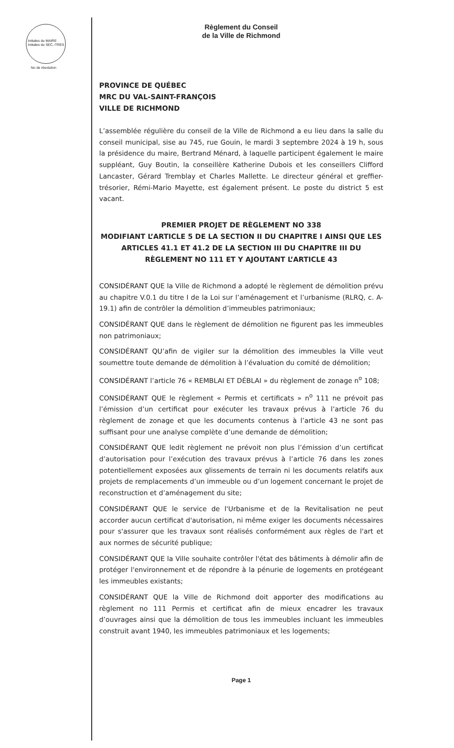Initiales du MAIRE
Initiales du SEC.-TRES
No de résolution
Règlement du Conseil
de la Ville de Richmond
PROVINCE DE QUÉBEC
MRC DU VAL-SAINT-FRANÇOIS
VILLE DE RICHMOND
L’assemblée régulière du conseil de la Ville de Richmond a eu lieu dans la salle du conseil municipal, sise au 745, rue Gouin, le mardi 3 septembre 2024 à 19 h, sous la présidence du maire, Bertrand Ménard, à laquelle participent également le maire suppléant, Guy Boutin, la conseillère Katherine Dubois et les conseillers Clifford Lancaster, Gérard Tremblay et Charles Mallette. Le directeur général et greffier-trésorier, Rémi-Mario Mayette, est également présent. Le poste du district 5 est vacant.
PREMIER PROJET DE RÈGLEMENT NO 338
MODIFIANT L’ARTICLE 5 DE LA SECTION II DU CHAPITRE I AINSI QUE LES ARTICLES 41.1 ET 41.2 DE LA SECTION III DU CHAPITRE III DU RÈGLEMENT NO 111 ET Y AJOUTANT L’ARTICLE 43
CONSIDÉRANT QUE la Ville de Richmond a adopté le règlement de démolition prévu au chapitre V.0.1 du titre I de la Loi sur l’aménagement et l’urbanisme (RLRQ, c. A-19.1) afin de contrôler la démolition d’immeubles patrimoniaux;
CONSIDÉRANT QUE dans le règlement de démolition ne figurent pas les immeubles non patrimoniaux;
CONSIDÉRANT QU’afin de vigiler sur la démolition des immeubles la Ville veut soumettre toute demande de démolition à l’évaluation du comité de démolition;
CONSIDÉRANT l’article 76 « REMBLAI ET DÉBLAI » du règlement de zonage n<sup>o</sup> 108;
CONSIDÉRANT QUE le règlement « Permis et certificats » n<sup>o</sup> 111 ne prévoit pas l’émission d’un certificat pour exécuter les travaux prévus à l’article 76 du règlement de zonage et que les documents contenus à l’article 43 ne sont pas suffisant pour une analyse complète d’une demande de démolition;
CONSIDÉRANT QUE ledit règlement ne prévoit non plus l’émission d’un certificat d’autorisation pour l’exécution des travaux prévus à l’article 76 dans les zones potentiellement exposées aux glissements de terrain ni les documents relatifs aux projets de remplacements d’un immeuble ou d’un logement concernant le projet de reconstruction et d’aménagement du site;
CONSIDÉRANT QUE le service de l'Urbanisme et de la Revitalisation ne peut accorder aucun certificat d'autorisation, ni même exiger les documents nécessaires pour s'assurer que les travaux sont réalisés conformément aux règles de l'art et aux normes de sécurité publique;
CONSIDÉRANT QUE la Ville souhaite contrôler l'état des bâtiments à démolir afin de protéger l'environnement et de répondre à la pénurie de logements en protégeant les immeubles existants;
CONSIDÉRANT QUE la Ville de Richmond doit apporter des modifications au règlement no 111 Permis et certificat afin de mieux encadrer les travaux d’ouvrages ainsi que la démolition de tous les immeubles incluant les immeubles construit avant 1940, les immeubles patrimoniaux et les logements;
Page 1